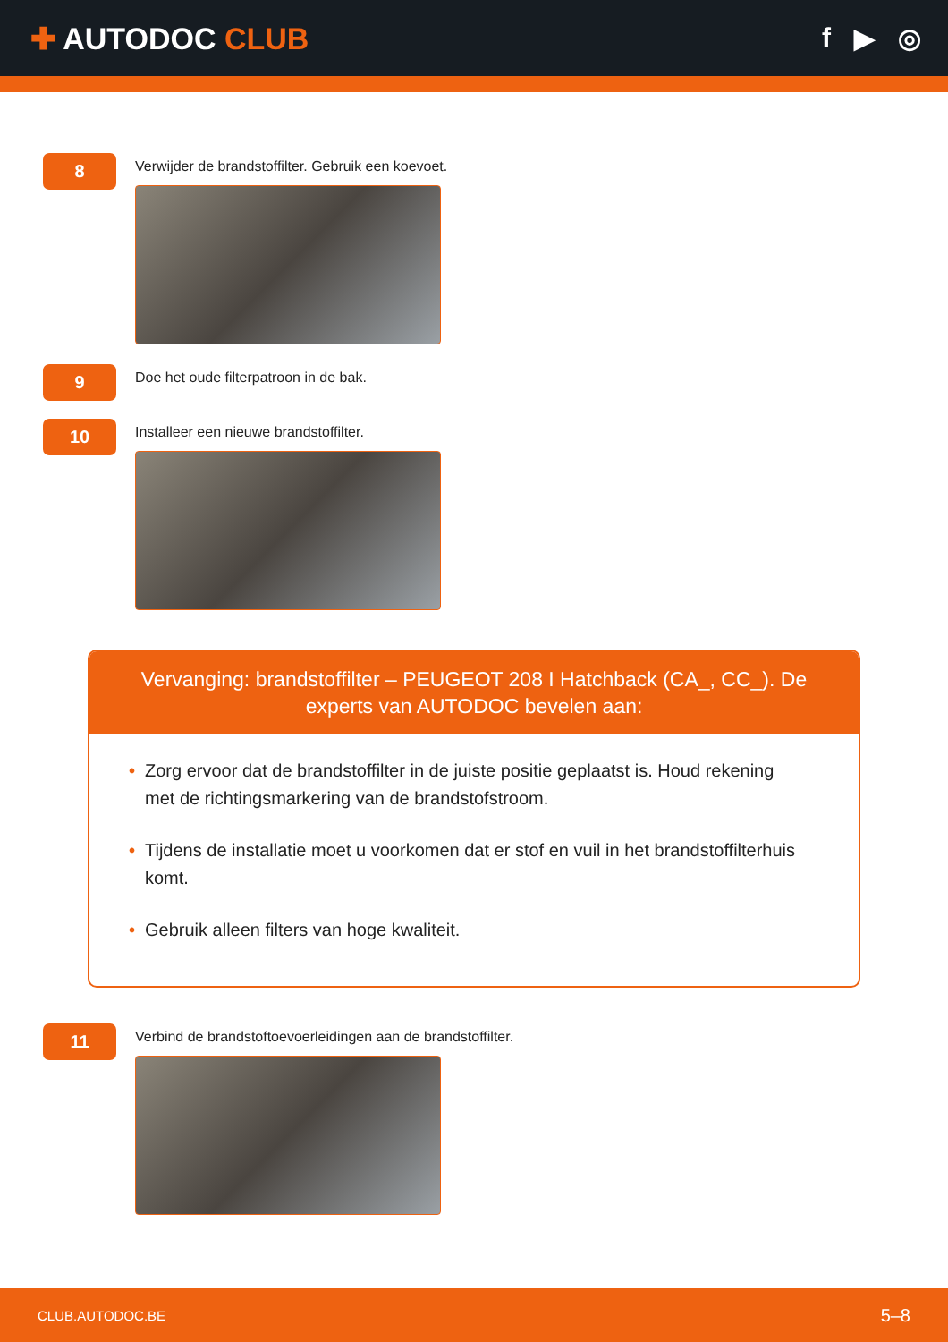✚ AUTODOC CLUB f ▶ ◎
8
Verwijder de brandstoffilter. Gebruik een koevoet.
9
Doe het oude filterpatroon in de bak.
10
Installeer een nieuwe brandstoffilter.
Vervanging: brandstoffilter – PEUGEOT 208 I Hatchback (CA_, CC_). De experts van AUTODOC bevelen aan:
• Zorg ervoor dat de brandstoffilter in de juiste positie geplaatst is. Houd rekening met de richtingsmarkering van de brandstofstroom.
• Tijdens de installatie moet u voorkomen dat er stof en vuil in het brandstoffilterhuis komt.
• Gebruik alleen filters van hoge kwaliteit.
11
Verbind de brandstoftoevoerleidingen aan de brandstoffilter.
CLUB.AUTODOC.BE 5–8